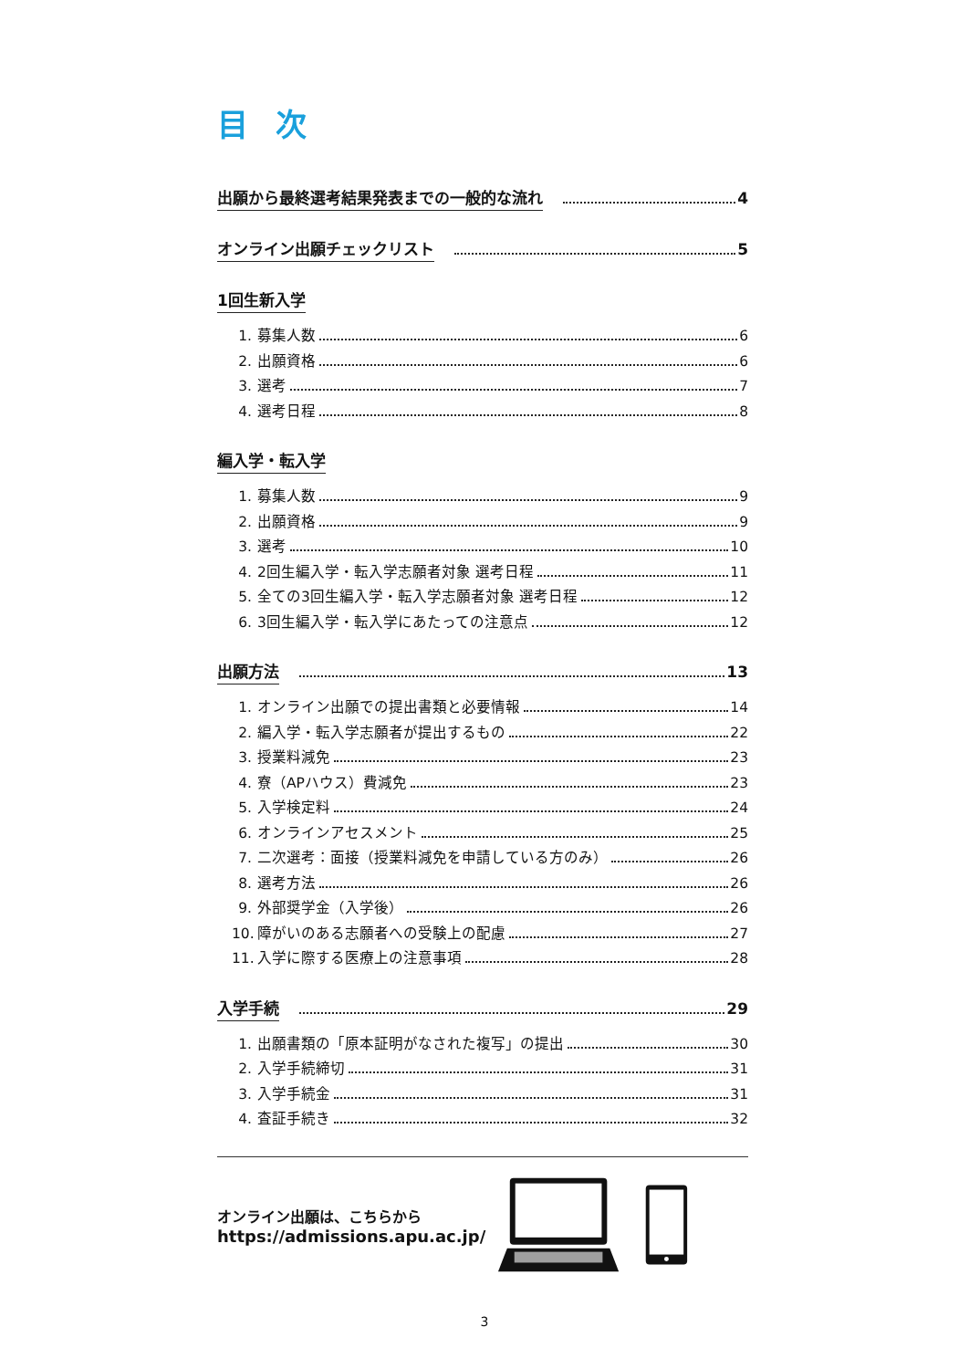目次
出願から最終選考結果発表までの一般的な流れ 4
オンライン出願チェックリスト 5
1回生新入学
1. 募集人数 6
2. 出願資格 6
3. 選考 7
4. 選考日程 8
編入学・転入学
1. 募集人数 9
2. 出願資格 9
3. 選考 10
4. 2回生編入学・転入学志願者対象 選考日程 11
5. 全ての3回生編入学・転入学志願者対象 選考日程 12
6. 3回生編入学・転入学にあたっての注意点 12
出願方法 13
1. オンライン出願での提出書類と必要情報 14
2. 編入学・転入学志願者が提出するもの 22
3. 授業料減免 23
4. 寮（APハウス）費減免 23
5. 入学検定料 24
6. オンラインアセスメント 25
7. 二次選考：面接（授業料減免を申請している方のみ） 26
8. 選考方法 26
9. 外部奨学金（入学後） 26
10. 障がいのある志願者への受験上の配慮 27
11. 入学に際する医療上の注意事項 28
入学手続 29
1. 出願書類の「原本証明がなされた複写」の提出 30
2. 入学手続締切 31
3. 入学手続金 31
4. 査証手続き 32
オンライン出願は、こちらから
https://admissions.apu.ac.jp/
3